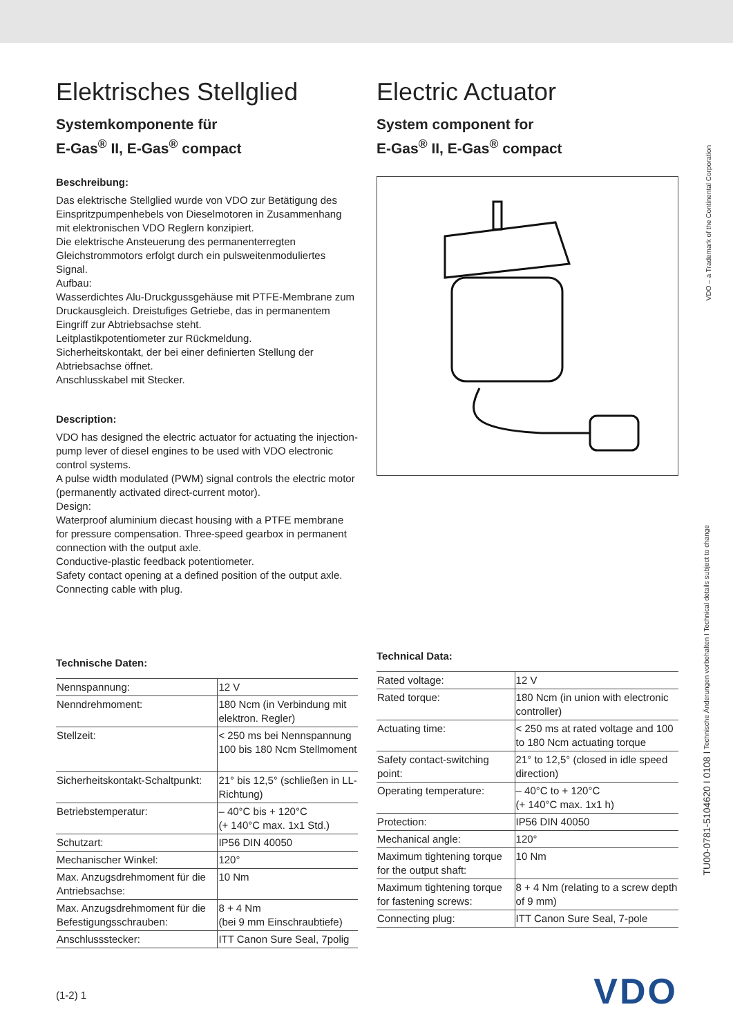Elektrisches Stellglied
Systemkomponente für
E-Gas<sup>®</sup> II, E-Gas<sup>®</sup> compact
Beschreibung:
Das elektrische Stellglied wurde von VDO zur Betätigung des Einspritzpumpenhebels von Dieselmotoren in Zusammenhang mit elektronischen VDO Reglern konzipiert.
Die elektrische Ansteuerung des permanenterregten Gleichstrommotors erfolgt durch ein pulsweitenmoduliertes Signal.
Aufbau:
Wasserdichtes Alu-Druckgussgehäuse mit PTFE-Membrane zum Druckausgleich. Dreistufiges Getriebe, das in permanentem Eingriff zur Abtriebsachse steht.
Leitplastikpotentiometer zur Rückmeldung.
Sicherheitskontakt, der bei einer definierten Stellung der Abtriebsachse öffnet.
Anschlusskabel mit Stecker.
Description:
VDO has designed the electric actuator for actuating the injection-pump lever of diesel engines to be used with VDO electronic control systems.
A pulse width modulated (PWM) signal controls the electric motor (permanently activated direct-current motor).
Design:
Waterproof aluminium diecast housing with a PTFE membrane for pressure compensation. Three-speed gearbox in permanent connection with the output axle.
Conductive-plastic feedback potentiometer.
Safety contact opening at a defined position of the output axle.
Connecting cable with plug.
Technische Daten:
| Nennspannung: | 12 V |
| Nenndrehmoment: | 180 Ncm (in Verbindung mit elektron. Regler) |
| Stellzeit: | < 250 ms bei Nennspannung 100 bis 180 Ncm Stellmoment |
| Sicherheitskontakt-Schaltpunkt: | 21° bis 12,5° (schließen in LL-Richtung) |
| Betriebstemperatur: | – 40°C bis + 120°C (+ 140°C max. 1x1 Std.) |
| Schutzart: | IP56 DIN 40050 |
| Mechanischer Winkel: | 120° |
| Max. Anzugsdrehmoment für die Antriebsachse: | 10 Nm |
| Max. Anzugsdrehmoment für die Befestigungsschrauben: | 8 + 4 Nm (bei 9 mm Einschraubtiefe) |
| Anschlussstecker: | ITT Canon Sure Seal, 7polig |
Electric Actuator
System component for
E-Gas<sup>®</sup> II, E-Gas<sup>®</sup> compact
Technical Data:
| Rated voltage: | 12 V |
| Rated torque: | 180 Ncm (in union with electronic controller) |
| Actuating time: | < 250 ms at rated voltage and 100 to 180 Ncm actuating torque |
| Safety contact-switching point: | 21° to 12,5° (closed in idle speed direction) |
| Operating temperature: | – 40°C to + 120°C (+ 140°C max. 1x1 h) |
| Protection: | IP56 DIN 40050 |
| Mechanical angle: | 120° |
| Maximum tightening torque for the output shaft: | 10 Nm |
| Maximum tightening torque for fastening screws: | 8 + 4 Nm (relating to a screw depth of 9 mm) |
| Connecting plug: | ITT Canon Sure Seal, 7-pole |
VDO – a Trademark of the Continental Corporation
TU00-0781-5104620 I 0108 I Technische Änderungen vorbehalten I Technical details subject to change
(1-2) 1 VDO